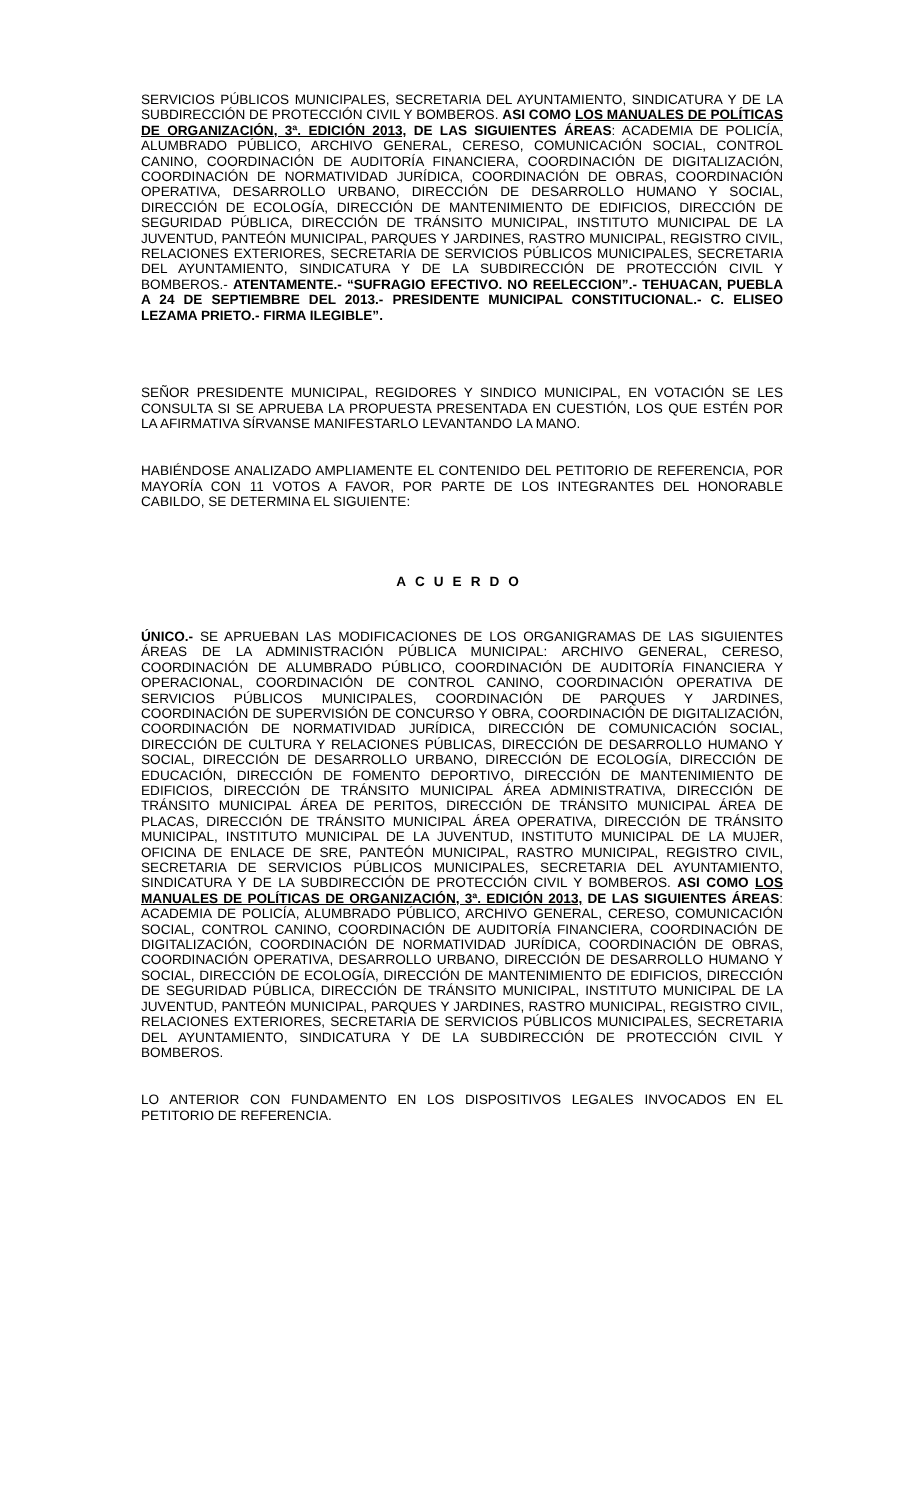SERVICIOS PÚBLICOS MUNICIPALES, SECRETARIA DEL AYUNTAMIENTO, SINDICATURA Y DE LA SUBDIRECCIÓN DE PROTECCIÓN CIVIL Y BOMBEROS. ASI COMO LOS MANUALES DE POLÍTICAS DE ORGANIZACIÓN, 3ª. EDICIÓN 2013, DE LAS SIGUIENTES ÁREAS: ACADEMIA DE POLICÍA, ALUMBRADO PÚBLICO, ARCHIVO GENERAL, CERESO, COMUNICACIÓN SOCIAL, CONTROL CANINO, COORDINACIÓN DE AUDITORÍA FINANCIERA, COORDINACIÓN DE DIGITALIZACIÓN, COORDINACIÓN DE NORMATIVIDAD JURÍDICA, COORDINACIÓN DE OBRAS, COORDINACIÓN OPERATIVA, DESARROLLO URBANO, DIRECCIÓN DE DESARROLLO HUMANO Y SOCIAL, DIRECCIÓN DE ECOLOGÍA, DIRECCIÓN DE MANTENIMIENTO DE EDIFICIOS, DIRECCIÓN DE SEGURIDAD PÚBLICA, DIRECCIÓN DE TRÁNSITO MUNICIPAL, INSTITUTO MUNICIPAL DE LA JUVENTUD, PANTEÓN MUNICIPAL, PARQUES Y JARDINES, RASTRO MUNICIPAL, REGISTRO CIVIL, RELACIONES EXTERIORES, SECRETARIA DE SERVICIOS PÚBLICOS MUNICIPALES, SECRETARIA DEL AYUNTAMIENTO, SINDICATURA Y DE LA SUBDIRECCIÓN DE PROTECCIÓN CIVIL Y BOMBEROS.- ATENTAMENTE.- “SUFRAGIO EFECTIVO. NO REELECCION”.- TEHUACAN, PUEBLA A 24 DE SEPTIEMBRE DEL 2013.- PRESIDENTE MUNICIPAL CONSTITUCIONAL.- C. ELISEO LEZAMA PRIETO.- FIRMA ILEGIBLE”.
SEÑOR PRESIDENTE MUNICIPAL, REGIDORES Y SINDICO MUNICIPAL, EN VOTACIÓN SE LES CONSULTA SI SE APRUEBA LA PROPUESTA PRESENTADA EN CUESTIÓN, LOS QUE ESTÉN POR LA AFIRMATIVA SÍRVANSE MANIFESTARLO LEVANTANDO LA MANO.
HABIÉNDOSE ANALIZADO AMPLIAMENTE EL CONTENIDO DEL PETITORIO DE REFERENCIA, POR MAYORÍA CON 11 VOTOS A FAVOR, POR PARTE DE LOS INTEGRANTES DEL HONORABLE CABILDO, SE DETERMINA EL SIGUIENTE:
ACUERDO
ÚNICO.- SE APRUEBAN LAS MODIFICACIONES DE LOS ORGANIGRAMAS DE LAS SIGUIENTES ÁREAS DE LA ADMINISTRACIÓN PÚBLICA MUNICIPAL: ARCHIVO GENERAL, CERESO, COORDINACIÓN DE ALUMBRADO PÚBLICO, COORDINACIÓN DE AUDITORÍA FINANCIERA Y OPERACIONAL, COORDINACIÓN DE CONTROL CANINO, COORDINACIÓN OPERATIVA DE SERVICIOS PÚBLICOS MUNICIPALES, COORDINACIÓN DE PARQUES Y JARDINES, COORDINACIÓN DE SUPERVISIÓN DE CONCURSO Y OBRA, COORDINACIÓN DE DIGITALIZACIÓN, COORDINACIÓN DE NORMATIVIDAD JURÍDICA, DIRECCIÓN DE COMUNICACIÓN SOCIAL, DIRECCIÓN DE CULTURA Y RELACIONES PÚBLICAS, DIRECCIÓN DE DESARROLLO HUMANO Y SOCIAL, DIRECCIÓN DE DESARROLLO URBANO, DIRECCIÓN DE ECOLOGÍA, DIRECCIÓN DE EDUCACIÓN, DIRECCIÓN DE FOMENTO DEPORTIVO, DIRECCIÓN DE MANTENIMIENTO DE EDIFICIOS, DIRECCIÓN DE TRÁNSITO MUNICIPAL ÁREA ADMINISTRATIVA, DIRECCIÓN DE TRÁNSITO MUNICIPAL ÁREA DE PERITOS, DIRECCIÓN DE TRÁNSITO MUNICIPAL ÁREA DE PLACAS, DIRECCIÓN DE TRÁNSITO MUNICIPAL ÁREA OPERATIVA, DIRECCIÓN DE TRÁNSITO MUNICIPAL, INSTITUTO MUNICIPAL DE LA JUVENTUD, INSTITUTO MUNICIPAL DE LA MUJER, OFICINA DE ENLACE DE SRE, PANTEÓN MUNICIPAL, RASTRO MUNICIPAL, REGISTRO CIVIL, SECRETARIA DE SERVICIOS PÚBLICOS MUNICIPALES, SECRETARIA DEL AYUNTAMIENTO, SINDICATURA Y DE LA SUBDIRECCIÓN DE PROTECCIÓN CIVIL Y BOMBEROS. ASI COMO LOS MANUALES DE POLÍTICAS DE ORGANIZACIÓN, 3ª. EDICIÓN 2013, DE LAS SIGUIENTES ÁREAS: ACADEMIA DE POLICÍA, ALUMBRADO PÚBLICO, ARCHIVO GENERAL, CERESO, COMUNICACIÓN SOCIAL, CONTROL CANINO, COORDINACIÓN DE AUDITORÍA FINANCIERA, COORDINACIÓN DE DIGITALIZACIÓN, COORDINACIÓN DE NORMATIVIDAD JURÍDICA, COORDINACIÓN DE OBRAS, COORDINACIÓN OPERATIVA, DESARROLLO URBANO, DIRECCIÓN DE DESARROLLO HUMANO Y SOCIAL, DIRECCIÓN DE ECOLOGÍA, DIRECCIÓN DE MANTENIMIENTO DE EDIFICIOS, DIRECCIÓN DE SEGURIDAD PÚBLICA, DIRECCIÓN DE TRÁNSITO MUNICIPAL, INSTITUTO MUNICIPAL DE LA JUVENTUD, PANTEÓN MUNICIPAL, PARQUES Y JARDINES, RASTRO MUNICIPAL, REGISTRO CIVIL, RELACIONES EXTERIORES, SECRETARIA DE SERVICIOS PÚBLICOS MUNICIPALES, SECRETARIA DEL AYUNTAMIENTO, SINDICATURA Y DE LA SUBDIRECCIÓN DE PROTECCIÓN CIVIL Y BOMBEROS.
LO ANTERIOR CON FUNDAMENTO EN LOS DISPOSITIVOS LEGALES INVOCADOS EN EL PETITORIO DE REFERENCIA.